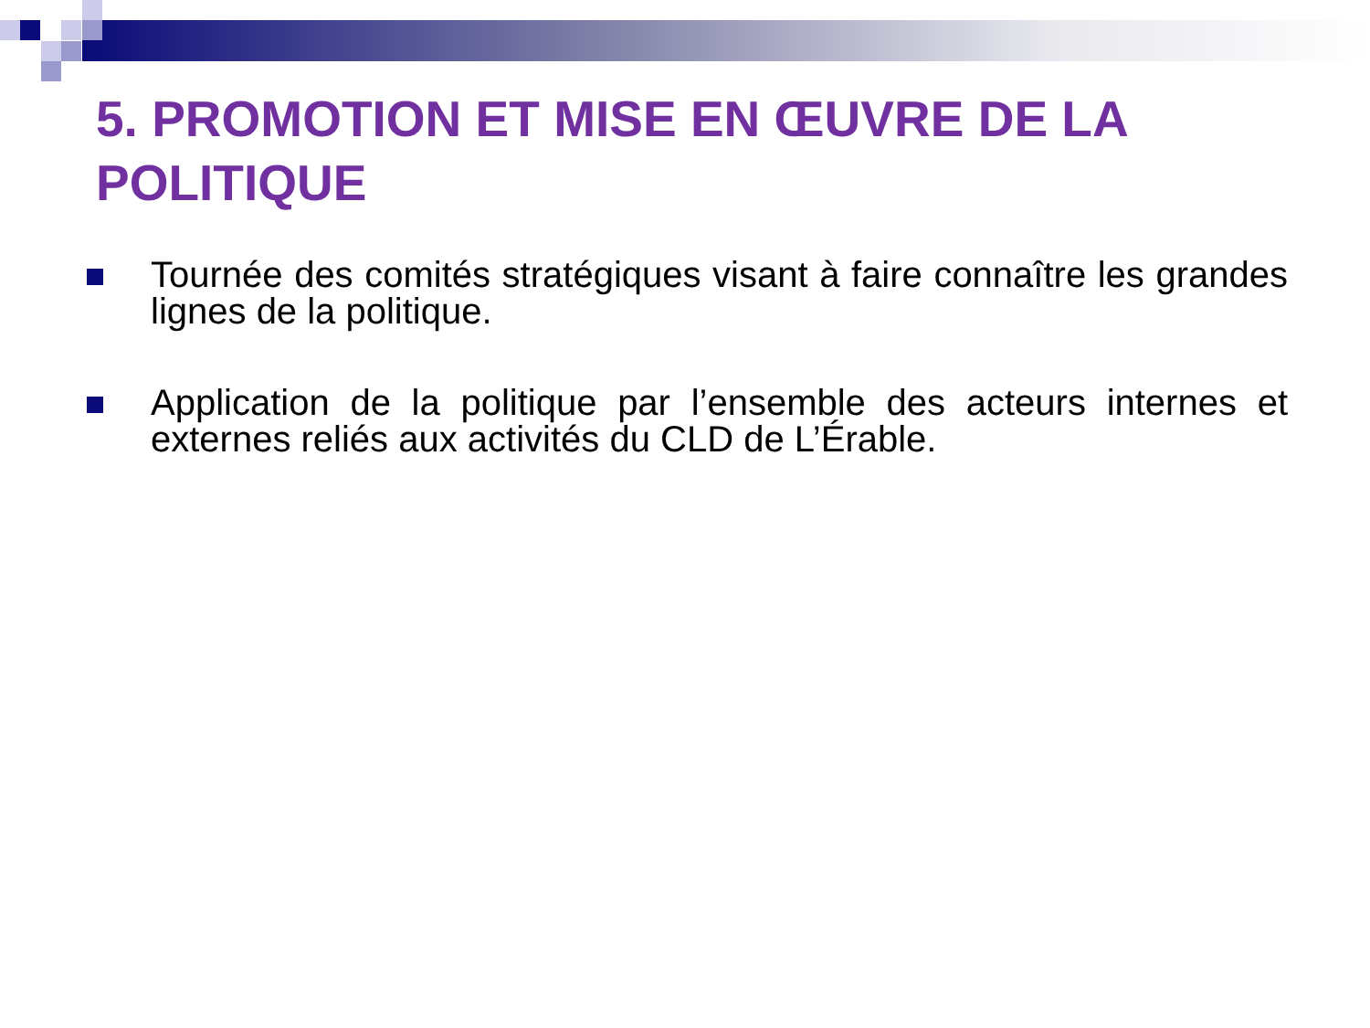5. PROMOTION ET MISE EN ŒUVRE DE LA POLITIQUE
Tournée des comités stratégiques visant à faire connaître les grandes lignes de la politique.
Application de la politique par l’ensemble des acteurs internes et externes reliés aux activités du CLD de L’Érable.